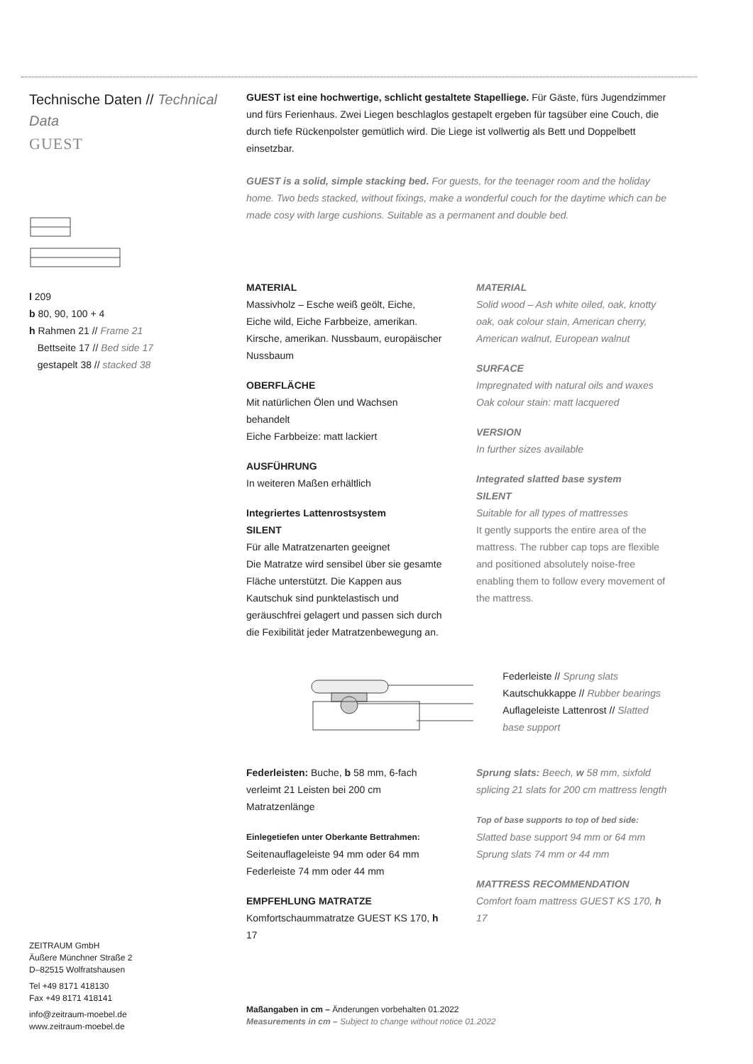Technische Daten // Technical Data
GUEST
l 209
b 80, 90, 100 + 4
h Rahmen 21 // Frame 21
Bettseite 17 // Bed side 17
gestapelt 38 // stacked 38
GUEST ist eine hochwertige, schlicht gestaltete Stapelliege. Für Gäste, fürs Jugendzimmer und fürs Ferienhaus. Zwei Liegen beschlaglos gestapelt ergeben für tagsüber eine Couch, die durch tiefe Rückenpolster gemütlich wird. Die Liege ist vollwertig als Bett und Doppelbett einsetzbar.
GUEST is a solid, simple stacking bed. For guests, for the teenager room and the holiday home. Two beds stacked, without fixings, make a wonderful couch for the daytime which can be made cosy with large cushions. Suitable as a permanent and double bed.
MATERIAL
Massivholz – Esche weiß geölt, Eiche, Eiche wild, Eiche Farbbeize, amerikan. Kirsche, amerikan. Nussbaum, europäischer Nussbaum
OBERFLÄCHE
Mit natürlichen Ölen und Wachsen behandelt
Eiche Farbbeize: matt lackiert
AUSFÜHRUNG
In weiteren Maßen erhältlich
Integriertes Lattenrostsystem
SILENT
Für alle Matratzenarten geeignet
Die Matratze wird sensibel über sie gesamte Fläche unterstützt. Die Kappen aus Kautschuk sind punktelastisch und geräuschfrei gelagert und passen sich durch die Fexibilität jeder Matratzenbewegung an.
MATERIAL
Solid wood – Ash white oiled, oak, knotty oak, oak colour stain, American cherry, American walnut, European walnut
SURFACE
Impregnated with natural oils and waxes
Oak colour stain: matt lacquered
VERSION
In further sizes available
Integrated slatted base system
SILENT
Suitable for all types of mattresses
It gently supports the entire area of the mattress. The rubber cap tops are flexible and positioned absolutely noise-free enabling them to follow every movement of the mattress.
Federleiste // Sprung slats
Kautschukkappe // Rubber bearings
Auflageleiste Lattenrost // Slatted base support
Federleisten: Buche, b 58 mm, 6-fach verleimt 21 Leisten bei 200 cm Matratzenlänge
Einlegetiefen unter Oberkante Bettrahmen:
Seitenauflageleiste 94 mm oder 64 mm
Federleiste 74 mm oder 44 mm
EMPFEHLUNG MATRATZE
Komfortschaummatratze GUEST KS 170, h 17
Sprung slats: Beech, w 58 mm, sixfold splicing 21 slats for 200 cm mattress length
Top of base supports to top of bed side:
Slatted base support 94 mm or 64 mm
Sprung slats 74 mm or 44 mm
MATTRESS RECOMMENDATION
Comfort foam mattress GUEST KS 170, h 17
ZEITRAUM GmbH
Äußere Münchner Straße 2
D–82515 Wolfratshausen
Tel +49 8171 418130
Fax +49 8171 418141
info@zeitraum-moebel.de
www.zeitraum-moebel.de
Maßangaben in cm – Änderungen vorbehalten 01.2022
Measurements in cm – Subject to change without notice 01.2022